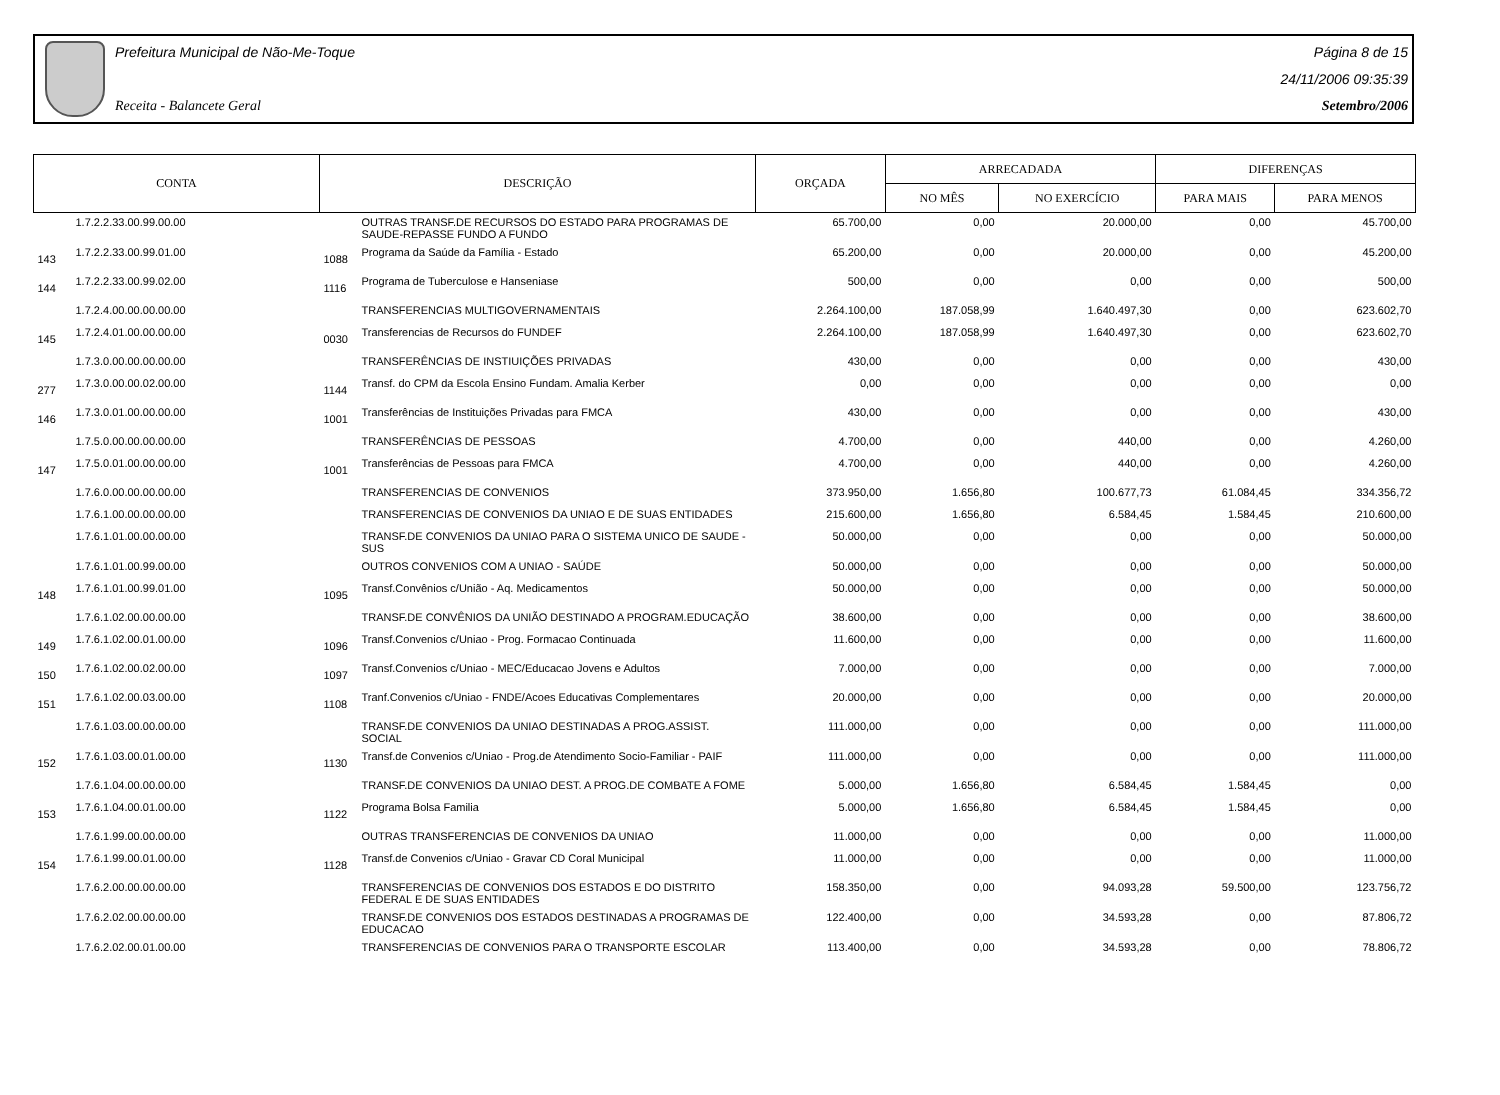Prefeitura Municipal de Não-Me-Toque
Receita - Balancete Geral
Página 8 de 15
24/11/2006 09:35:39
Setembro/2006
| CONTA | | DESCRIÇÃO | | ORÇADA | ARRECADADA | | DIFERENÇAS | |
| --- | --- | --- | --- | --- | --- | --- | --- | --- |
| | | | | | NO MÊS | NO EXERCÍCIO | PARA MAIS | PARA MENOS |
| | 1.7.2.2.33.00.99.00.00 | | OUTRAS TRANSF.DE RECURSOS DO ESTADO PARA PROGRAMAS DE SAUDE-REPASSE FUNDO A FUNDO | 65.700,00 | 0,00 | 20.000,00 | 0,00 | 45.700,00 |
| 143 | 1.7.2.2.33.00.99.01.00 | 1088 | Programa da Saúde da Família - Estado | 65.200,00 | 0,00 | 20.000,00 | 0,00 | 45.200,00 |
| 144 | 1.7.2.2.33.00.99.02.00 | 1116 | Programa de Tuberculose e Hanseniase | 500,00 | 0,00 | 0,00 | 0,00 | 500,00 |
| | 1.7.2.4.00.00.00.00.00 | | TRANSFERENCIAS MULTIGOVERNAMENTAIS | 2.264.100,00 | 187.058,99 | 1.640.497,30 | 0,00 | 623.602,70 |
| 145 | 1.7.2.4.01.00.00.00.00 | 0030 | Transferencias de Recursos do FUNDEF | 2.264.100,00 | 187.058,99 | 1.640.497,30 | 0,00 | 623.602,70 |
| | 1.7.3.0.00.00.00.00.00 | | TRANSFERÊNCIAS DE INSTIUIÇÕES PRIVADAS | 430,00 | 0,00 | 0,00 | 0,00 | 430,00 |
| 277 | 1.7.3.0.00.00.02.00.00 | 1144 | Transf. do CPM da Escola Ensino Fundam. Amalia Kerber | 0,00 | 0,00 | 0,00 | 0,00 | 0,00 |
| 146 | 1.7.3.0.01.00.00.00.00 | 1001 | Transferências de Instituições Privadas para FMCA | 430,00 | 0,00 | 0,00 | 0,00 | 430,00 |
| | 1.7.5.0.00.00.00.00.00 | | TRANSFERÊNCIAS DE PESSOAS | 4.700,00 | 0,00 | 440,00 | 0,00 | 4.260,00 |
| 147 | 1.7.5.0.01.00.00.00.00 | 1001 | Transferências de Pessoas para FMCA | 4.700,00 | 0,00 | 440,00 | 0,00 | 4.260,00 |
| | 1.7.6.0.00.00.00.00.00 | | TRANSFERENCIAS DE CONVENIOS | 373.950,00 | 1.656,80 | 100.677,73 | 61.084,45 | 334.356,72 |
| | 1.7.6.1.00.00.00.00.00 | | TRANSFERENCIAS DE CONVENIOS DA UNIAO E DE SUAS ENTIDADES | 215.600,00 | 1.656,80 | 6.584,45 | 1.584,45 | 210.600,00 |
| | 1.7.6.1.01.00.00.00.00 | | TRANSF.DE CONVENIOS DA UNIAO PARA O SISTEMA UNICO DE SAUDE - SUS | 50.000,00 | 0,00 | 0,00 | 0,00 | 50.000,00 |
| | 1.7.6.1.01.00.99.00.00 | | OUTROS CONVENIOS COM A UNIAO - SAÚDE | 50.000,00 | 0,00 | 0,00 | 0,00 | 50.000,00 |
| 148 | 1.7.6.1.01.00.99.01.00 | 1095 | Transf.Convênios c/União - Aq. Medicamentos | 50.000,00 | 0,00 | 0,00 | 0,00 | 50.000,00 |
| | 1.7.6.1.02.00.00.00.00 | | TRANSF.DE CONVÊNIOS DA UNIÃO DESTINADO A PROGRAM.EDUCAÇÃO | 38.600,00 | 0,00 | 0,00 | 0,00 | 38.600,00 |
| 149 | 1.7.6.1.02.00.01.00.00 | 1096 | Transf.Convenios c/Uniao - Prog. Formacao Continuada | 11.600,00 | 0,00 | 0,00 | 0,00 | 11.600,00 |
| 150 | 1.7.6.1.02.00.02.00.00 | 1097 | Transf.Convenios c/Uniao - MEC/Educacao Jovens e Adultos | 7.000,00 | 0,00 | 0,00 | 0,00 | 7.000,00 |
| 151 | 1.7.6.1.02.00.03.00.00 | 1108 | Tranf.Convenios c/Uniao - FNDE/Acoes Educativas Complementares | 20.000,00 | 0,00 | 0,00 | 0,00 | 20.000,00 |
| | 1.7.6.1.03.00.00.00.00 | | TRANSF.DE CONVENIOS DA UNIAO DESTINADAS A PROG.ASSIST. SOCIAL | 111.000,00 | 0,00 | 0,00 | 0,00 | 111.000,00 |
| 152 | 1.7.6.1.03.00.01.00.00 | 1130 | Transf.de Convenios c/Uniao - Prog.de Atendimento Socio-Familiar - PAIF | 111.000,00 | 0,00 | 0,00 | 0,00 | 111.000,00 |
| | 1.7.6.1.04.00.00.00.00 | | TRANSF.DE CONVENIOS DA UNIAO DEST. A PROG.DE COMBATE A FOME | 5.000,00 | 1.656,80 | 6.584,45 | 1.584,45 | 0,00 |
| 153 | 1.7.6.1.04.00.01.00.00 | 1122 | Programa Bolsa Familia | 5.000,00 | 1.656,80 | 6.584,45 | 1.584,45 | 0,00 |
| | 1.7.6.1.99.00.00.00.00 | | OUTRAS TRANSFERENCIAS DE CONVENIOS DA UNIAO | 11.000,00 | 0,00 | 0,00 | 0,00 | 11.000,00 |
| 154 | 1.7.6.1.99.00.01.00.00 | 1128 | Transf.de Convenios c/Uniao - Gravar CD Coral Municipal | 11.000,00 | 0,00 | 0,00 | 0,00 | 11.000,00 |
| | 1.7.6.2.00.00.00.00.00 | | TRANSFERENCIAS DE CONVENIOS DOS ESTADOS E DO DISTRITO FEDERAL E DE SUAS ENTIDADES | 158.350,00 | 0,00 | 94.093,28 | 59.500,00 | 123.756,72 |
| | 1.7.6.2.02.00.00.00.00 | | TRANSF.DE CONVENIOS DOS ESTADOS DESTINADAS A PROGRAMAS DE EDUCACAO | 122.400,00 | 0,00 | 34.593,28 | 0,00 | 87.806,72 |
| | 1.7.6.2.02.00.01.00.00 | | TRANSFERENCIAS DE CONVENIOS PARA O TRANSPORTE ESCOLAR | 113.400,00 | 0,00 | 34.593,28 | 0,00 | 78.806,72 |